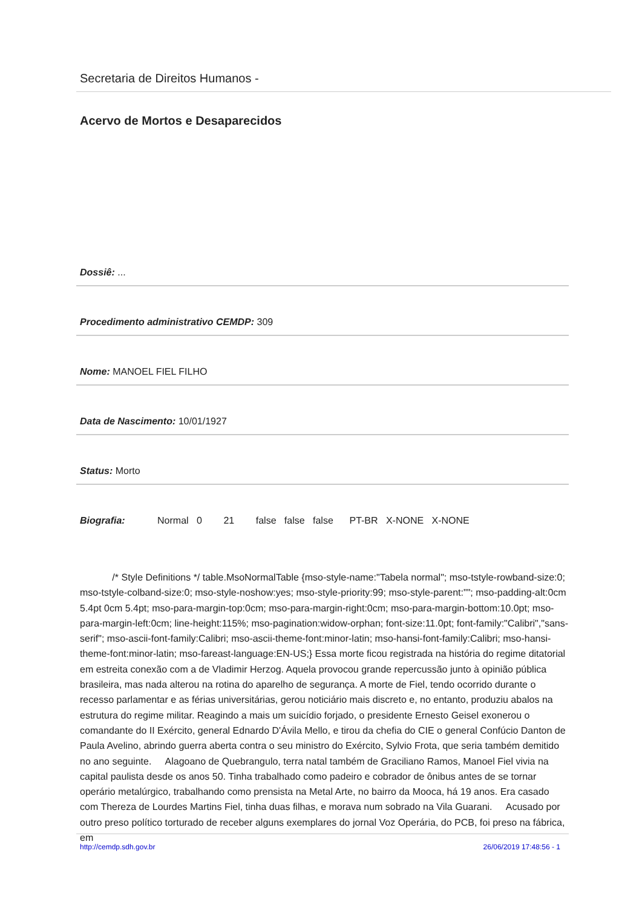Secretaria de Direitos Humanos -
Acervo de Mortos e Desaparecidos
Dossiê: ...
Procedimento administrativo CEMDP: 309
Nome: MANOEL FIEL FILHO
Data de Nascimento: 10/01/1927
Status: Morto
Biografia: Normal 0 21 false false false PT-BR X-NONE X-NONE
/* Style Definitions */ table.MsoNormalTable {mso-style-name:"Tabela normal"; mso-tstyle-rowband-size:0; mso-tstyle-colband-size:0; mso-style-noshow:yes; mso-style-priority:99; mso-style-parent:""; mso-padding-alt:0cm 5.4pt 0cm 5.4pt; mso-para-margin-top:0cm; mso-para-margin-right:0cm; mso-para-margin-bottom:10.0pt; mso-para-margin-left:0cm; line-height:115%; mso-pagination:widow-orphan; font-size:11.0pt; font-family:"Calibri","sans-serif"; mso-ascii-font-family:Calibri; mso-ascii-theme-font:minor-latin; mso-hansi-font-family:Calibri; mso-hansi-theme-font:minor-latin; mso-fareast-language:EN-US;} Essa morte ficou registrada na história do regime ditatorial em estreita conexão com a de Vladimir Herzog. Aquela provocou grande repercussão junto à opinião pública brasileira, mas nada alterou na rotina do aparelho de segurança. A morte de Fiel, tendo ocorrido durante o recesso parlamentar e as férias universitárias, gerou noticiário mais discreto e, no entanto, produziu abalos na estrutura do regime militar. Reagindo a mais um suicídio forjado, o presidente Ernesto Geisel exonerou o comandante do II Exército, general Ednardo D'Ávila Mello, e tirou da chefia do CIE o general Confúcio Danton de Paula Avelino, abrindo guerra aberta contra o seu ministro do Exército, Sylvio Frota, que seria também demitido no ano seguinte. Alagoano de Quebrangulo, terra natal também de Graciliano Ramos, Manoel Fiel vivia na capital paulista desde os anos 50. Tinha trabalhado como padeiro e cobrador de ônibus antes de se tornar operário metalúrgico, trabalhando como prensista na Metal Arte, no bairro da Mooca, há 19 anos. Era casado com Thereza de Lourdes Martins Fiel, tinha duas filhas, e morava num sobrado na Vila Guarani. Acusado por outro preso político torturado de receber alguns exemplares do jornal Voz Operária, do PCB, foi preso na fábrica, em
http://cemdp.sdh.gov.br 26/06/2019 17:48:56 - 1